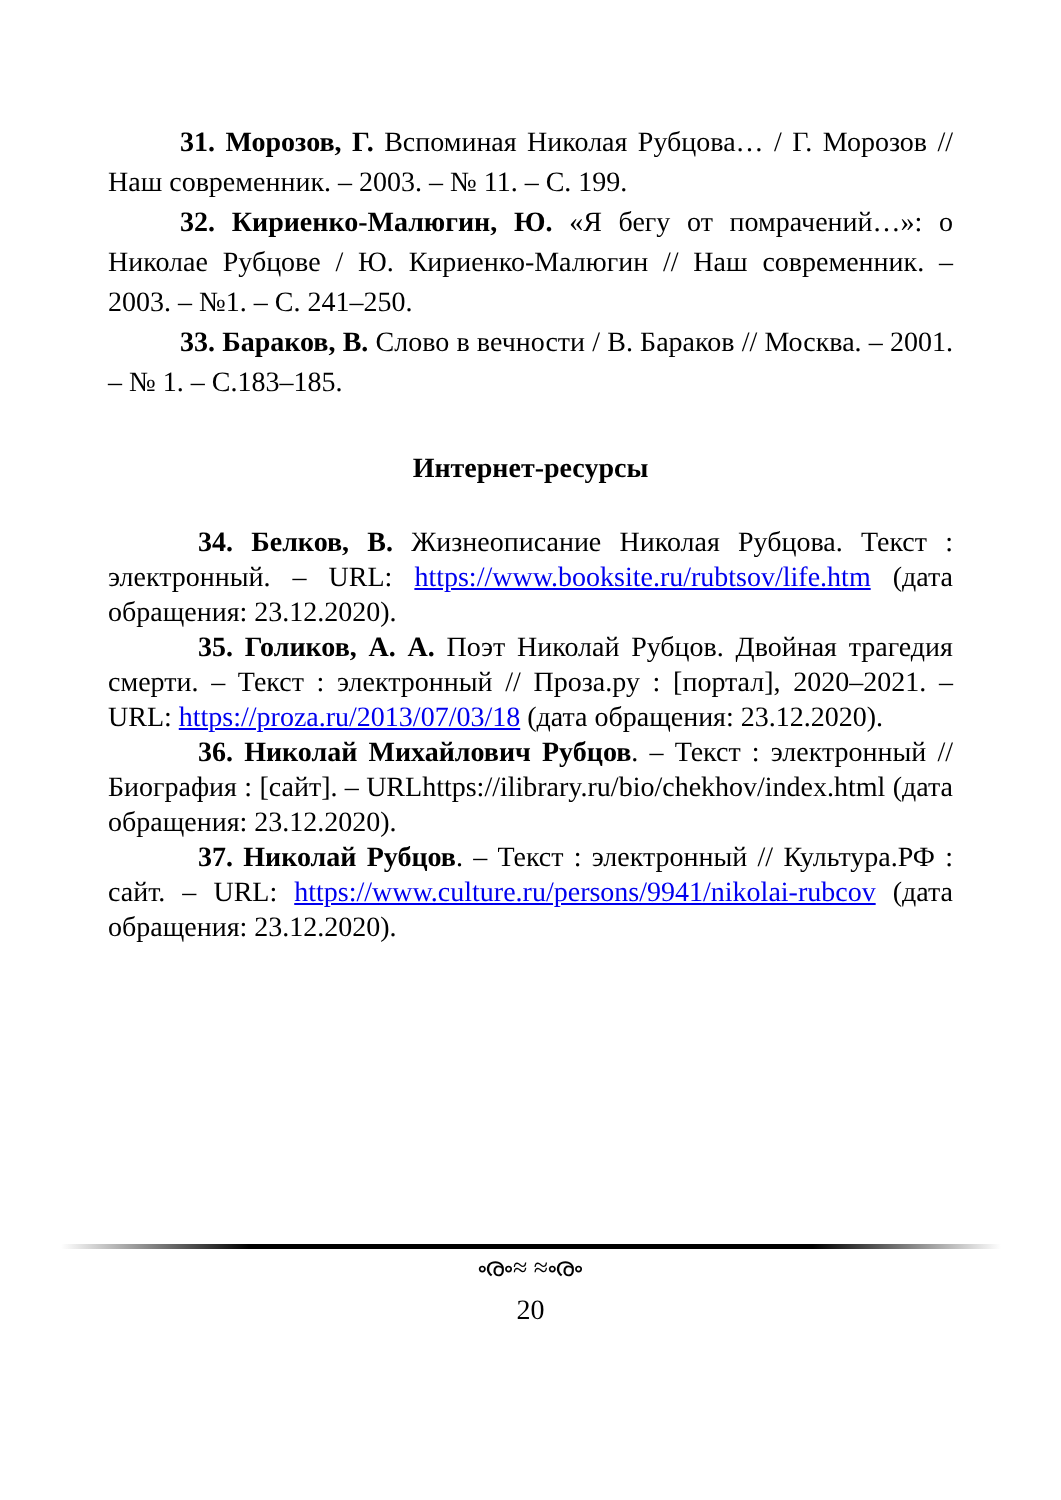31. Морозов, Г. Вспоминая Николая Рубцова… / Г. Морозов // Наш современник. – 2003. – № 11. – С. 199.
32. Кириенко-Малюгин, Ю. «Я бегу от помрачений…»: о Николае Рубцове / Ю. Кириенко-Малюгин // Наш современник. – 2003. – №1. – С. 241–250.
33. Бараков, В. Слово в вечности / В. Бараков // Москва. – 2001. – № 1. – С.183–185.
Интернет-ресурсы
34. Белков, В. Жизнеописание Николая Рубцова. Текст : электронный. – URL: https://www.booksite.ru/rubtsov/life.htm (дата обращения: 23.12.2020).
35. Голиков, А. А. Поэт Николай Рубцов. Двойная трагедия смерти. – Текст : электронный // Проза.ру : [портал], 2020–2021. – URL: https://proza.ru/2013/07/03/18 (дата обращения: 23.12.2020).
36. Николай Михайлович Рубцов. – Текст : электронный // Биография : [сайт]. – URLhttps://ilibrary.ru/bio/chekhov/index.html (дата обращения: 23.12.2020).
37. Николай Рубцов. – Текст : электронный // Культура.РФ : сайт. – URL: https://www.culture.ru/persons/9941/nikolai-rubcov (дата обращения: 23.12.2020).
ൟ≈ ≈ൟ
20